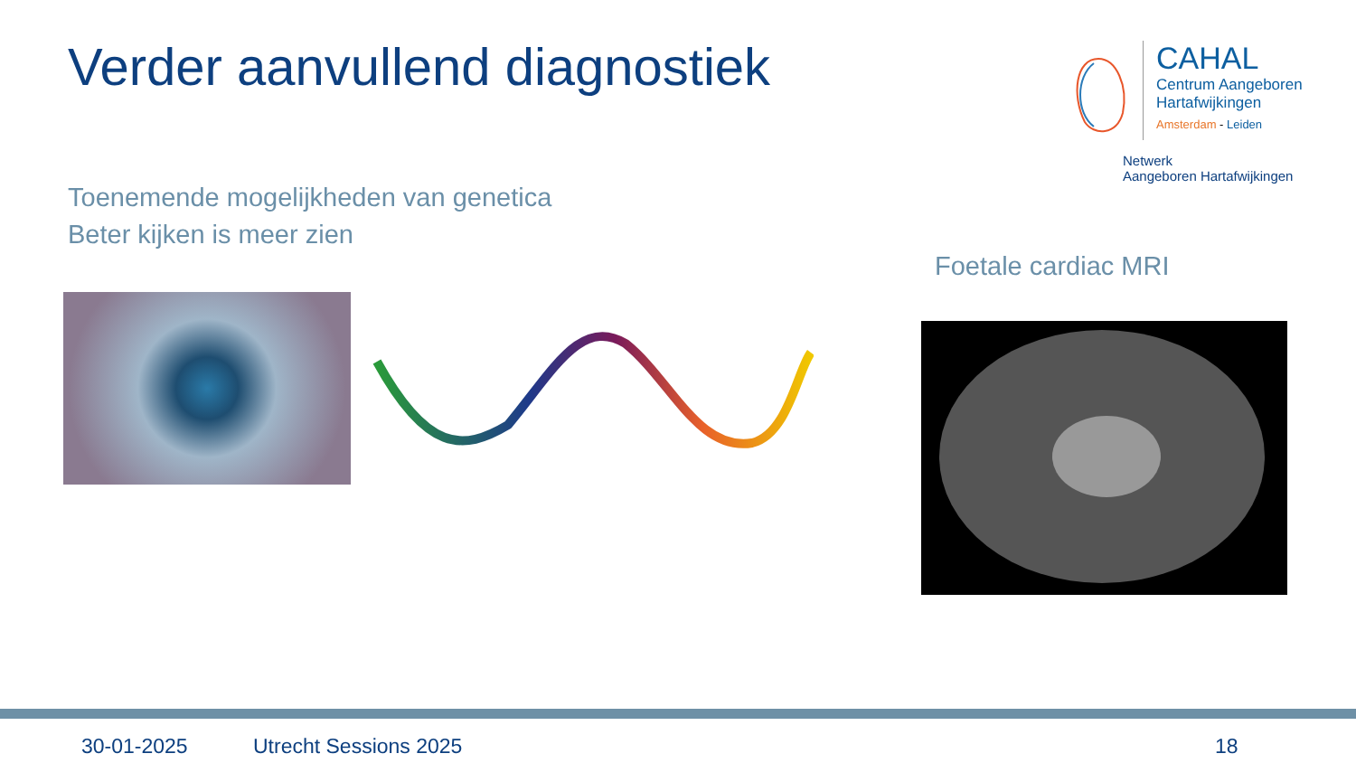Verder aanvullend diagnostiek
CAHAL
Centrum Aangeboren
Hartafwijkingen
Amsterdam - Leiden
Netwerk
Aangeboren Hartafwijkingen
Toenemende mogelijkheden van genetica
Beter kijken is meer zien
Foetale cardiac MRI
30-01-2025 Utrecht Sessions 2025 18